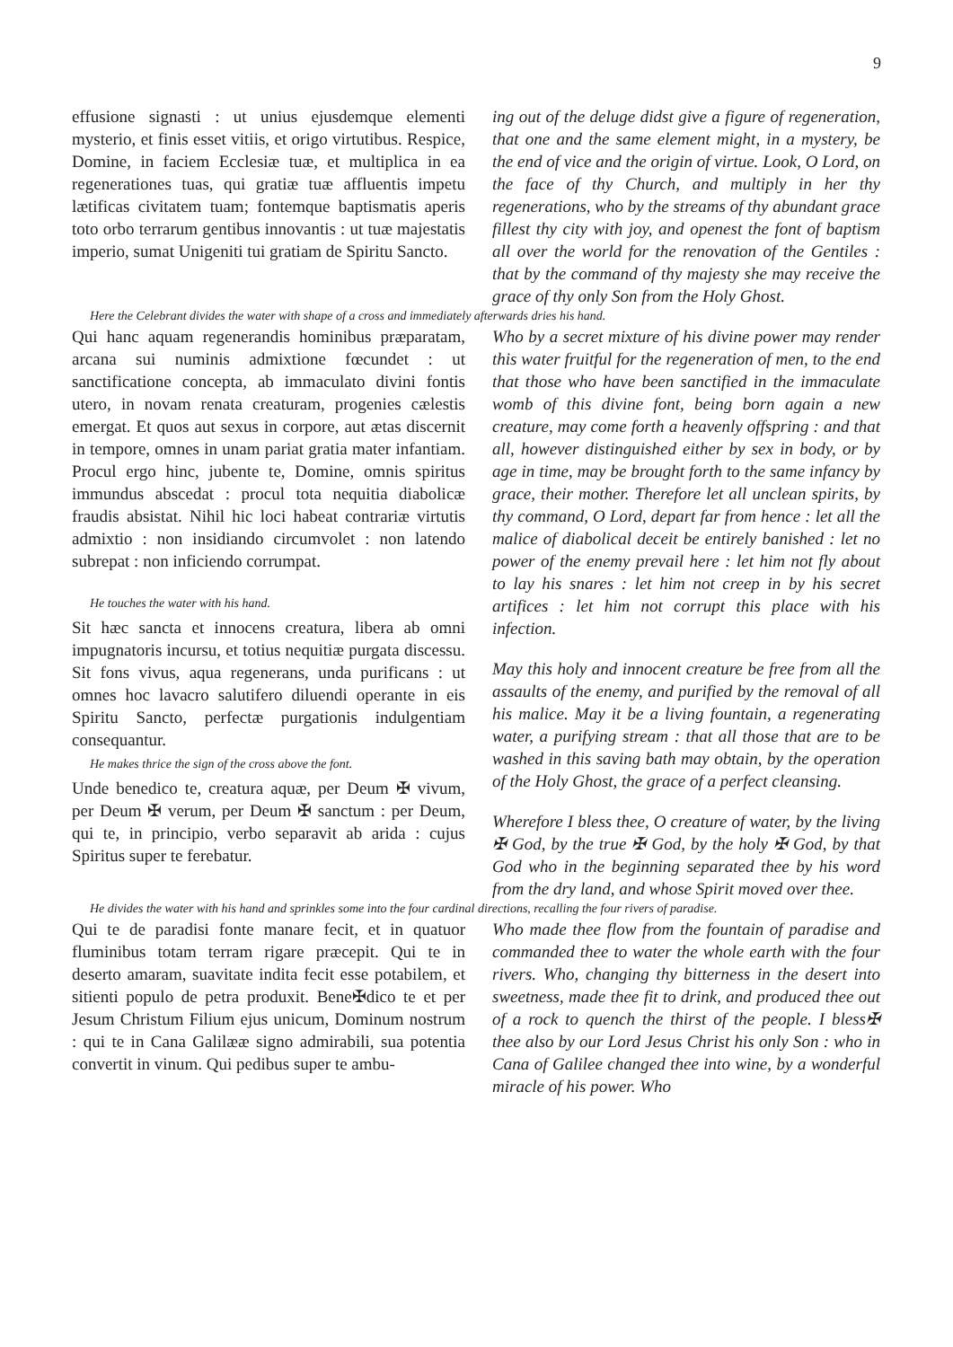9
effusione signasti : ut unius ejusdemque elementi mysterio, et finis esset vitiis, et origo virtutibus. Respice, Domine, in faciem Ecclesiæ tuæ, et multiplica in ea regenerationes tuas, qui gratiæ tuæ affluentis impetu lætificas civitatem tuam; fontemque baptismatis aperis toto orbo terrarum gentibus innovantis : ut tuæ majestatis imperio, sumat Unigeniti tui gratiam de Spiritu Sancto.
ing out of the deluge didst give a figure of regeneration, that one and the same element might, in a mystery, be the end of vice and the origin of virtue. Look, O Lord, on the face of thy Church, and multiply in her thy regenerations, who by the streams of thy abundant grace fillest thy city with joy, and openest the font of baptism all over the world for the renovation of the Gentiles : that by the command of thy majesty she may receive the grace of thy only Son from the Holy Ghost.
Here the Celebrant divides the water with shape of a cross and immediately afterwards dries his hand.
Qui hanc aquam regenerandis hominibus præparatam, arcana sui numinis admixtione fœcundet : ut sanctificatione concepta, ab immaculato divini fontis utero, in novam renata creaturam, progenies cælestis emergat. Et quos aut sexus in corpore, aut ætas discernit in tempore, omnes in unam pariat gratia mater infantiam. Procul ergo hinc, jubente te, Domine, omnis spiritus immundus abscedat : procul tota nequitia diabolicæ fraudis absistat. Nihil hic loci habeat contrariæ virtutis admixtio : non insidiando circumvolet : non latendo subrepat : non inficiendo corrumpat.
He touches the water with his hand.
Sit hæc sancta et innocens creatura, libera ab omni impugnatoris incursu, et totius nequitiæ purgata discessu. Sit fons vivus, aqua regenerans, unda purificans : ut omnes hoc lavacro salutifero diluendi operante in eis Spiritu Sancto, perfectæ purgationis indulgentiam consequantur.
He makes thrice the sign of the cross above the font.
Unde benedico te, creatura aquæ, per Deum ✠ vivum, per Deum ✠ verum, per Deum ✠ sanctum : per Deum, qui te, in principio, verbo separavit ab arida : cujus Spiritus super te ferebatur.
Who by a secret mixture of his divine power may render this water fruitful for the regeneration of men, to the end that those who have been sanctified in the immaculate womb of this divine font, being born again a new creature, may come forth a heavenly offspring : and that all, however distinguished either by sex in body, or by age in time, may be brought forth to the same infancy by grace, their mother. Therefore let all unclean spirits, by thy command, O Lord, depart far from hence : let all the malice of diabolical deceit be entirely banished : let no power of the enemy prevail here : let him not fly about to lay his snares : let him not creep in by his secret artifices : let him not corrupt this place with his infection.
May this holy and innocent creature be free from all the assaults of the enemy, and purified by the removal of all his malice. May it be a living fountain, a regenerating water, a purifying stream : that all those that are to be washed in this saving bath may obtain, by the operation of the Holy Ghost, the grace of a perfect cleansing.
Wherefore I bless thee, O creature of water, by the living ✠ God, by the true ✠ God, by the holy ✠ God, by that God who in the beginning separated thee by his word from the dry land, and whose Spirit moved over thee.
He divides the water with his hand and sprinkles some into the four cardinal directions, recalling the four rivers of paradise.
Qui te de paradisi fonte manare fecit, et in quatuor fluminibus totam terram rigare præcepit. Qui te in deserto amaram, suavitate indita fecit esse potabilem, et sitienti populo de petra produxit. Bene✠dico te et per Jesum Christum Filium ejus unicum, Dominum nostrum : qui te in Cana Galilææ signo admirabili, sua potentia convertit in vinum. Qui pedibus super te ambu-
Who made thee flow from the fountain of paradise and commanded thee to water the whole earth with the four rivers. Who, changing thy bitterness in the desert into sweetness, made thee fit to drink, and produced thee out of a rock to quench the thirst of the people. I bless✠ thee also by our Lord Jesus Christ his only Son : who in Cana of Galilee changed thee into wine, by a wonderful miracle of his power. Who